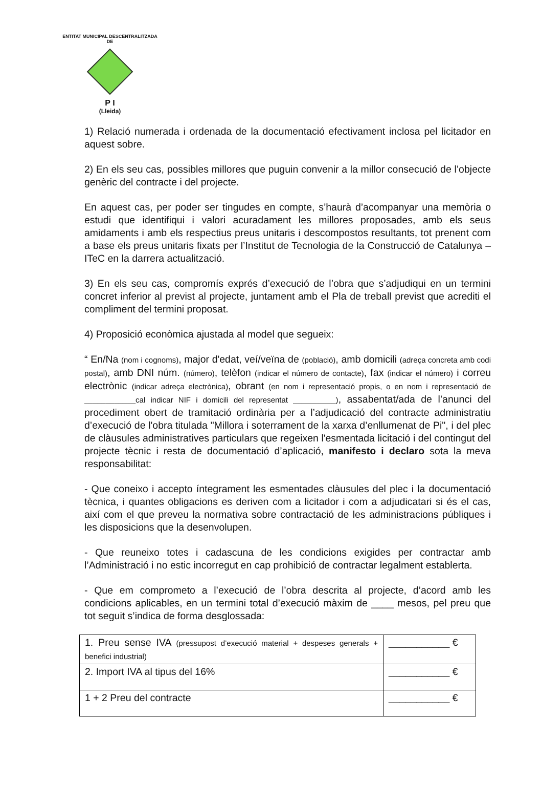ENTITAT MUNICIPAL DESCENTRALITZADA
DE
P I
(Lleida)
1) Relació numerada i ordenada de la documentació efectivament inclosa pel licitador en aquest sobre.
2) En els seu cas, possibles millores que puguin convenir a la millor consecució de l’objecte genèric del contracte i del projecte.
En aquest cas, per poder ser tingudes en compte, s’haurà d’acompanyar una memòria o estudi que identifiqui i valori acuradament les millores proposades, amb els seus amidaments i amb els respectius preus unitaris i descompostos resultants, tot prenent com a base els preus unitaris fixats per l’Institut de Tecnologia de la Construcció de Catalunya – ITeC en la darrera actualització.
3) En els seu cas, compromís exprés d’execució de l’obra que s’adjudiqui en un termini concret inferior al previst al projecte, juntament amb el Pla de treball previst que acrediti el compliment del termini proposat.
4) Proposició econòmica ajustada al model que segueix:
“ En/Na (nom i cognoms), major d'edat, veí/veïna de (població), amb domicili (adreça concreta amb codi postal), amb DNI núm. (número), telèfon (indicar el número de contacte), fax (indicar el número) i correu electrònic (indicar adreça electrònica), obrant (en nom i representació propis, o en nom i representació de ____________cal indicar NIF i domicili del representat __________), assabentat/ada de l’anunci del procediment obert de tramitació ordinària per a l’adjudicació del contracte administratiu d’execució de l'obra titulada "Millora i soterrament de la xarxa d’enllumenat de Pi", i del plec de clàusules administratives particulars que regeixen l'esmentada licitació i del contingut del projecte tècnic i resta de documentació d’aplicació, manifesto i declaro sota la meva responsabilitat:
- Que coneixo i accepto íntegrament les esmentades clàusules del plec i la documentació tècnica, i quantes obligacions es deriven com a licitador i com a adjudicatari si és el cas, així com el que preveu la normativa sobre contractació de les administracions públiques i les disposicions que la desenvolupen.
- Que reuneixo totes i cadascuna de les condicions exigides per contractar amb l’Administració i no estic incorregut en cap prohibició de contractar legalment establerta.
- Que em comprometo a l’execució de l’obra descrita al projecte, d’acord amb les condicions aplicables, en un termini total d’execució màxim de ____ mesos, pel preu que tot seguit s’indica de forma desglossada:
| 1. Preu sense IVA (pressupost d’execució material + despeses generals + benefici industrial) | ___________ € |
| 2. Import IVA al tipus del 16% | ___________ € |
| 1 + 2 Preu del contracte | ___________ € |